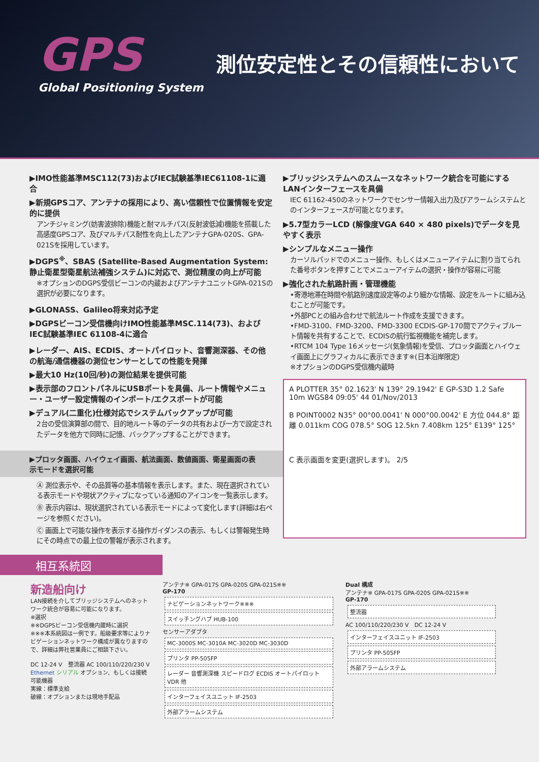GPS
Global Positioning System
測位安定性とその信頼性において
▶IMO性能基準MSC112(73)およびIEC試験基準IEC61108-1に適合
▶新規GPSコア、アンテナの採用により、高い信頼性で位置情報を安定的に提供
アンチジャミング(妨害波排除)機能と耐マルチパス(反射波低減)機能を搭載した高感度GPSコア、及びマルチパス耐性を向上したアンテナGPA-020S、GPA-021Sを採用しています。
▶DGPS<sup>※</sup>、SBAS (Satellite-Based Augmentation System: 静止衛星型衛星航法補強システム)に対応で、測位精度の向上が可能
※オプションのDGPS受信ビーコンの内蔵およびアンテナユニットGPA-021Sの選択が必要になります。
▶GLONASS、Galileo将来対応予定
▶DGPSビーコン受信機向けIMO性能基準MSC.114(73)、およびIEC試験基準IEC 61108-4に適合
▶レーダー、AIS、ECDIS、オートパイロット、音響測深器、その他の航海/通信機器の測位センサーとしての性能を発揮
▶最大10 Hz(10回/秒)の測位結果を提供可能
▶表示部のフロントパネルにUSBポートを具備、ルート情報やメニュー・ユーザー設定情報のインポート/エクスポートが可能
▶デュアル(二重化)仕様対応でシステムバックアップが可能
2台の受信演算部の間で、目的地ルート等のデータの共有および一方で設定されたデータを他方で同時に記憶、バックアップすることができます。
▶プロッタ画面、ハイウェイ画面、航法画面、数値画面、衛星画面の表示モードを選択可能
Ⓐ 測位表示や、その品質等の基本情報を表示します。また、現在選択されている表示モードや現状アクティブになっている通知のアイコンを一覧表示します。
Ⓑ 表示内容は、現状選択されている表示モードによって変化します(詳細は右ページを参照ください)。
Ⓒ 画面上で可能な操作を表示する操作ガイダンスの表示、もしくは警報発生時にその時点での最上位の警報が表示されます。
▶ブリッジシステムへのスムースなネットワーク統合を可能にするLANインターフェースを具備
IEC 61162-450のネットワークでセンサー情報入出力及びアラームシステムとのインターフェースが可能となります。
▶5.7型カラーLCD (解像度VGA 640 × 480 pixels)でデータを見やすく表示
▶シンプルなメニュー操作
カーソルパッドでのメニュー操作、もしくはメニューアイテムに割り当てられた番号ボタンを押すことでメニューアイテムの選択・操作が容易に可能
▶強化された航路計画・管理機能
•寄港地滞在時間や航路別速度設定等のより細かな情報、設定をルートに組み込むことが可能です。
•外部PCとの組み合わせで航法ルート作成を支援できます。
•FMD-3100、FMD-3200、FMD-3300 ECDIS-GP-170間でアクティブルート情報を共有することで、ECDISの航行監視機能を補完します。
•RTCM 104 Type 16メッセージ(気象情報)を受信、プロッタ画面とハイウェイ画面上にグラフィカルに表示できます※(日本沿岸限定)
※オプションのDGPS受信機内蔵時
A PLOTTER 35° 02.1623' N 139° 29.1942' E GP-S3D 1.2 Safe 10m WGS84 09:05' 44 01/Nov/2013
B POINT0002 N35° 00°00.0041' N 000°00.0042' E 方位 044.8° 距離 0.011km COG 078.5° SOG 12.5kn 7.408km 125° E139° 125°
C 表示画面を変更(選択します)。 2/5
相互系統図
新造船向け
LAN接続を介してブリッジシステムへのネットワーク統合が容易に可能になります。
※選択
※※DGPSビーコン受信機内蔵時に選択
※※※本系統図は一例です。船級要求等によりナビゲーションネットワーク構成が異なりますので、詳細は弊社営業員にご相談下さい。
DC 12-24 V　整流器 AC 100/110/220/230 V
Ethernet シリアル オプション、もしくは接続可能機器
実線：標準支給
破線：オプションまたは現地手配品
アンテナ※ GPA-017S GPA-020S GPA-021S※※
GP-170
ナビゲーションネットワーク※※※
スイッチングハブ HUB-100
センサーアダプタ
MC-3000S MC-3010A MC-3020D MC-3030D
プリンタ PP-505FP
レーダー 音響測深機 スピードログ ECDIS オートパイロット VDR 他
インターフェイスユニット IF-2503
外部アラームシステム
Dual 構成
アンテナ※ GPA-017S GPA-020S GPA-021S※※
GP-170
整流器
AC 100/110/220/230 V　DC 12-24 V
インターフェイスユニット IF-2503
プリンタ PP-505FP
外部アラームシステム